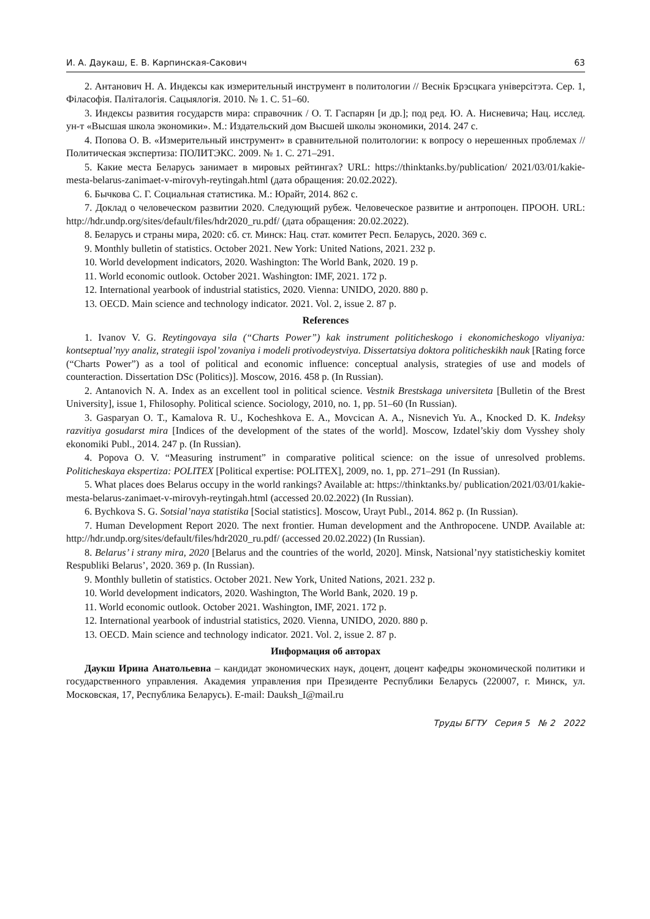И. А. Даукаш, Е. В. Карпинская-Сакович 63
2. Антанович Н. А. Индексы как измерительный инструмент в политологии // Веснік Брэсцкага універсітэта. Сер. 1, Філасофія. Паліталогія. Сацыялогія. 2010. № 1. С. 51–60.
3. Индексы развития государств мира: справочник / О. Т. Гаспарян [и др.]; под ред. Ю. А. Нисневича; Нац. исслед. ун-т «Высшая школа экономики». М.: Издательский дом Высшей школы экономики, 2014. 247 с.
4. Попова О. В. «Измерительный инструмент» в сравнительной политологии: к вопросу о нерешенных проблемах // Политическая экспертиза: ПОЛИТЭКС. 2009. № 1. С. 271–291.
5. Какие места Беларусь занимает в мировых рейтингах? URL: https://thinktanks.by/publication/ 2021/03/01/kakie-mesta-belarus-zanimaet-v-mirovyh-reytingah.html (дата обращения: 20.02.2022).
6. Бычкова С. Г. Социальная статистика. М.: Юрайт, 2014. 862 с.
7. Доклад о человеческом развитии 2020. Следующий рубеж. Человеческое развитие и антропоцен. ПРООН. URL: http://hdr.undp.org/sites/default/files/hdr2020_ru.pdf/ (дата обращения: 20.02.2022).
8. Беларусь и страны мира, 2020: сб. ст. Минск: Нац. стат. комитет Респ. Беларусь, 2020. 369 с.
9. Monthly bulletin of statistics. October 2021. New York: United Nations, 2021. 232 p.
10. World development indicators, 2020. Washington: The World Bank, 2020. 19 p.
11. World economic outlook. October 2021. Washington: IMF, 2021. 172 p.
12. International yearbook of industrial statistics, 2020. Vienna: UNIDO, 2020. 880 p.
13. OECD. Main science and technology indicator. 2021. Vol. 2, issue 2. 87 p.
References
1. Ivanov V. G. Reytingovaya sila (“Charts Power”) kak instrument politicheskogo i ekonomicheskogo vliyaniya: kontseptual’nyy analiz, strategii ispol’zovaniya i modeli protivodeystviya. Dissertatsiya doktora politicheskikh nauk [Rating force (“Charts Power”) as a tool of political and economic influence: conceptual analysis, strategies of use and models of counteraction. Dissertation DSc (Politics)]. Moscow, 2016. 458 p. (In Russian).
2. Antanovich N. A. Index as an excellent tool in political science. Vestnik Brestskaga universiteta [Bulletin of the Brest University], issue 1, Fhilosophy. Political science. Sociology, 2010, no. 1, pp. 51–60 (In Russian).
3. Gasparyan O. T., Kamalova R. U., Kocheshkova E. A., Movcican A. A., Nisnevich Yu. A., Knocked D. K. Indeksy razvitiya gosudarst mira [Indices of the development of the states of the world]. Moscow, Izdatel’skiy dom Vysshey sholy ekonomiki Publ., 2014. 247 p. (In Russian).
4. Popova O. V. “Measuring instrument” in comparative political science: on the issue of unresolved problems. Politicheskaya ekspertiza: POLITEX [Political expertise: POLITEX], 2009, no. 1, pp. 271–291 (In Russian).
5. What places does Belarus occupy in the world rankings? Available at: https://thinktanks.by/ publication/2021/03/01/kakie-mesta-belarus-zanimaet-v-mirovyh-reytingah.html (accessed 20.02.2022) (In Russian).
6. Bychkova S. G. Sotsial’naya statistika [Social statistics]. Moscow, Urayt Publ., 2014. 862 p. (In Russian).
7. Human Development Report 2020. The next frontier. Human development and the Anthropocene. UNDP. Available at: http://hdr.undp.org/sites/default/files/hdr2020_ru.pdf/ (accessed 20.02.2022) (In Russian).
8. Belarus’ i strany mira, 2020 [Belarus and the countries of the world, 2020]. Minsk, Natsional’nyy statisticheskiy komitet Respubliki Belarus’, 2020. 369 p. (In Russian).
9. Monthly bulletin of statistics. October 2021. New York, United Nations, 2021. 232 p.
10. World development indicators, 2020. Washington, The World Bank, 2020. 19 p.
11. World economic outlook. October 2021. Washington, IMF, 2021. 172 p.
12. International yearbook of industrial statistics, 2020. Vienna, UNIDO, 2020. 880 p.
13. OECD. Main science and technology indicator. 2021. Vol. 2, issue 2. 87 p.
Информация об авторах
Даукш Ирина Анатольевна – кандидат экономических наук, доцент, доцент кафедры экономической политики и государственного управления. Академия управления при Президенте Республики Беларусь (220007, г. Минск, ул. Московская, 17, Республика Беларусь). E-mail: Dauksh_I@mail.ru
Труды БГТУ Серия 5 № 2 2022